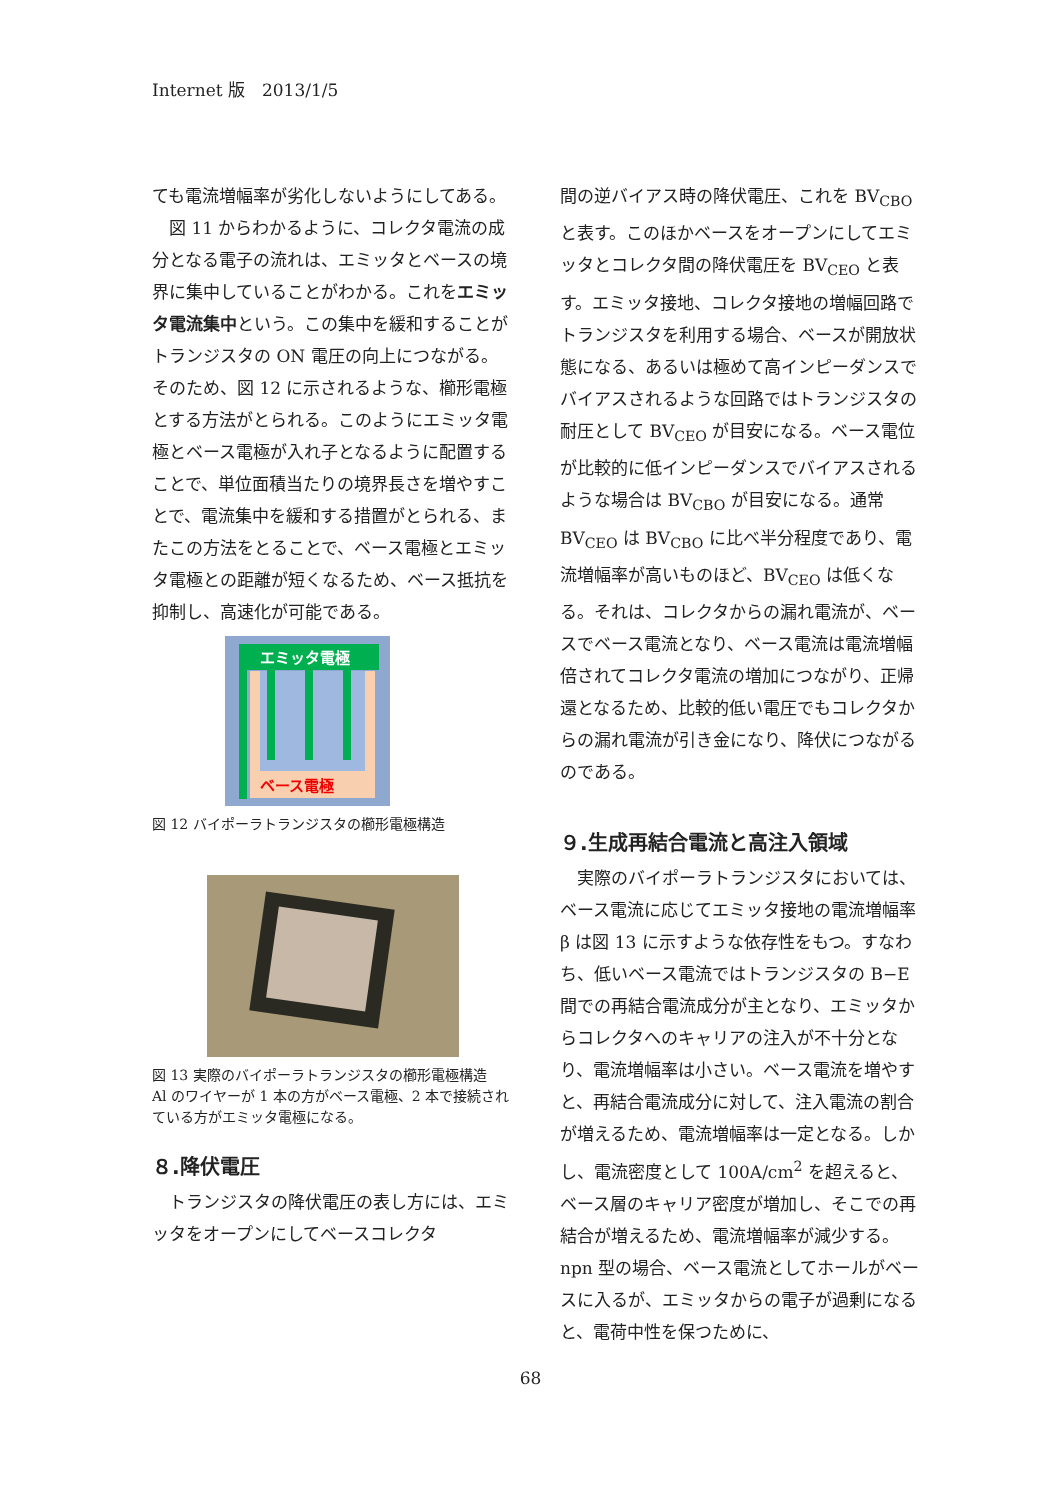Internet 版　2013/1/5
ても電流増幅率が劣化しないようにしてある。
　図 11 からわかるように、コレクタ電流の成分となる電子の流れは、エミッタとベースの境界に集中していることがわかる。これをエミッタ電流集中という。この集中を緩和することがトランジスタの ON 電圧の向上につながる。そのため、図 12 に示されるような、櫛形電極とする方法がとられる。このようにエミッタ電極とベース電極が入れ子となるように配置することで、単位面積当たりの境界長さを増やすことで、電流集中を緩和する措置がとられる、またこの方法をとることで、ベース電極とエミッタ電極との距離が短くなるため、ベース抵抗を抑制し、高速化が可能である。
エミッタ電極
ベース電極
図 12 バイポーラトランジスタの櫛形電極構造
図 13 実際のバイポーラトランジスタの櫛形電極構造　Al のワイヤーが 1 本の方がベース電極、2 本で接続されている方がエミッタ電極になる。
８.降伏電圧
　トランジスタの降伏電圧の表し方には、エミッタをオープンにしてベースコレクタ
間の逆バイアス時の降伏電圧、これを BV<sub>CBO</sub> と表す。このほかベースをオープンにしてエミッタとコレクタ間の降伏電圧を BV<sub>CEO</sub> と表す。エミッタ接地、コレクタ接地の増幅回路でトランジスタを利用する場合、ベースが開放状態になる、あるいは極めて高インピーダンスでバイアスされるような回路ではトランジスタの耐圧として BV<sub>CEO</sub> が目安になる。ベース電位が比較的に低インピーダンスでバイアスされるような場合は BV<sub>CBO</sub> が目安になる。通常 BV<sub>CEO</sub> は BV<sub>CBO</sub> に比べ半分程度であり、電流増幅率が高いものほど、BV<sub>CEO</sub> は低くなる。それは、コレクタからの漏れ電流が、ベースでベース電流となり、ベース電流は電流増幅倍されてコレクタ電流の増加につながり、正帰還となるため、比較的低い電圧でもコレクタからの漏れ電流が引き金になり、降伏につながるのである。
９.生成再結合電流と高注入領域
　実際のバイポーラトランジスタにおいては、ベース電流に応じてエミッタ接地の電流増幅率 β は図 13 に示すような依存性をもつ。すなわち、低いベース電流ではトランジスタの B−E 間での再結合電流成分が主となり、エミッタからコレクタへのキャリアの注入が不十分となり、電流増幅率は小さい。ベース電流を増やすと、再結合電流成分に対して、注入電流の割合が増えるため、電流増幅率は一定となる。しかし、電流密度として 100A/cm<sup>2</sup> を超えると、ベース層のキャリア密度が増加し、そこでの再結合が増えるため、電流増幅率が減少する。npn 型の場合、ベース電流としてホールがベースに入るが、エミッタからの電子が過剰になると、電荷中性を保つために、
68